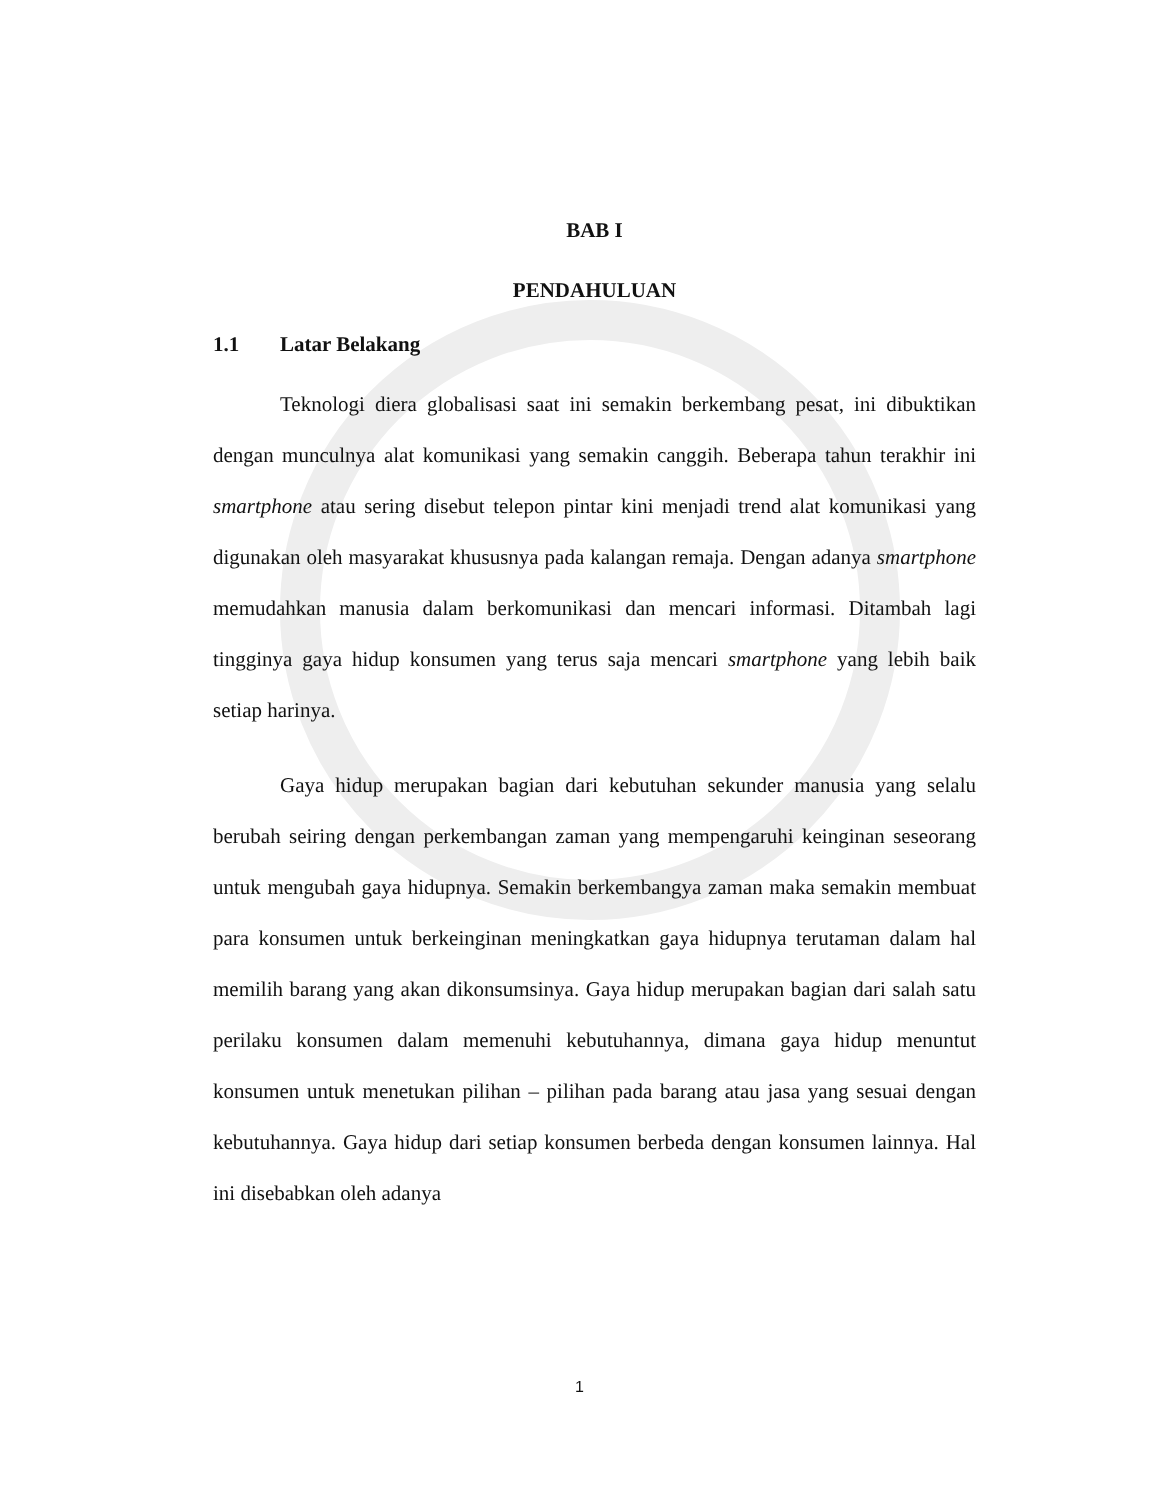BAB I
PENDAHULUAN
1.1 Latar Belakang
Teknologi diera globalisasi saat ini semakin berkembang pesat, ini dibuktikan dengan munculnya alat komunikasi yang semakin canggih. Beberapa tahun terakhir ini smartphone atau sering disebut telepon pintar kini menjadi trend alat komunikasi yang digunakan oleh masyarakat khususnya pada kalangan remaja. Dengan adanya smartphone memudahkan manusia dalam berkomunikasi dan mencari informasi. Ditambah lagi tingginya gaya hidup konsumen yang terus saja mencari smartphone yang lebih baik setiap harinya.
Gaya hidup merupakan bagian dari kebutuhan sekunder manusia yang selalu berubah seiring dengan perkembangan zaman yang mempengaruhi keinginan seseorang untuk mengubah gaya hidupnya. Semakin berkembangya zaman maka semakin membuat para konsumen untuk berkeinginan meningkatkan gaya hidupnya terutaman dalam hal memilih barang yang akan dikonsumsinya. Gaya hidup merupakan bagian dari salah satu perilaku konsumen dalam memenuhi kebutuhannya, dimana gaya hidup menuntut konsumen untuk menetukan pilihan – pilihan pada barang atau jasa yang sesuai dengan kebutuhannya. Gaya hidup dari setiap konsumen berbeda dengan konsumen lainnya. Hal ini disebabkan oleh adanya
1